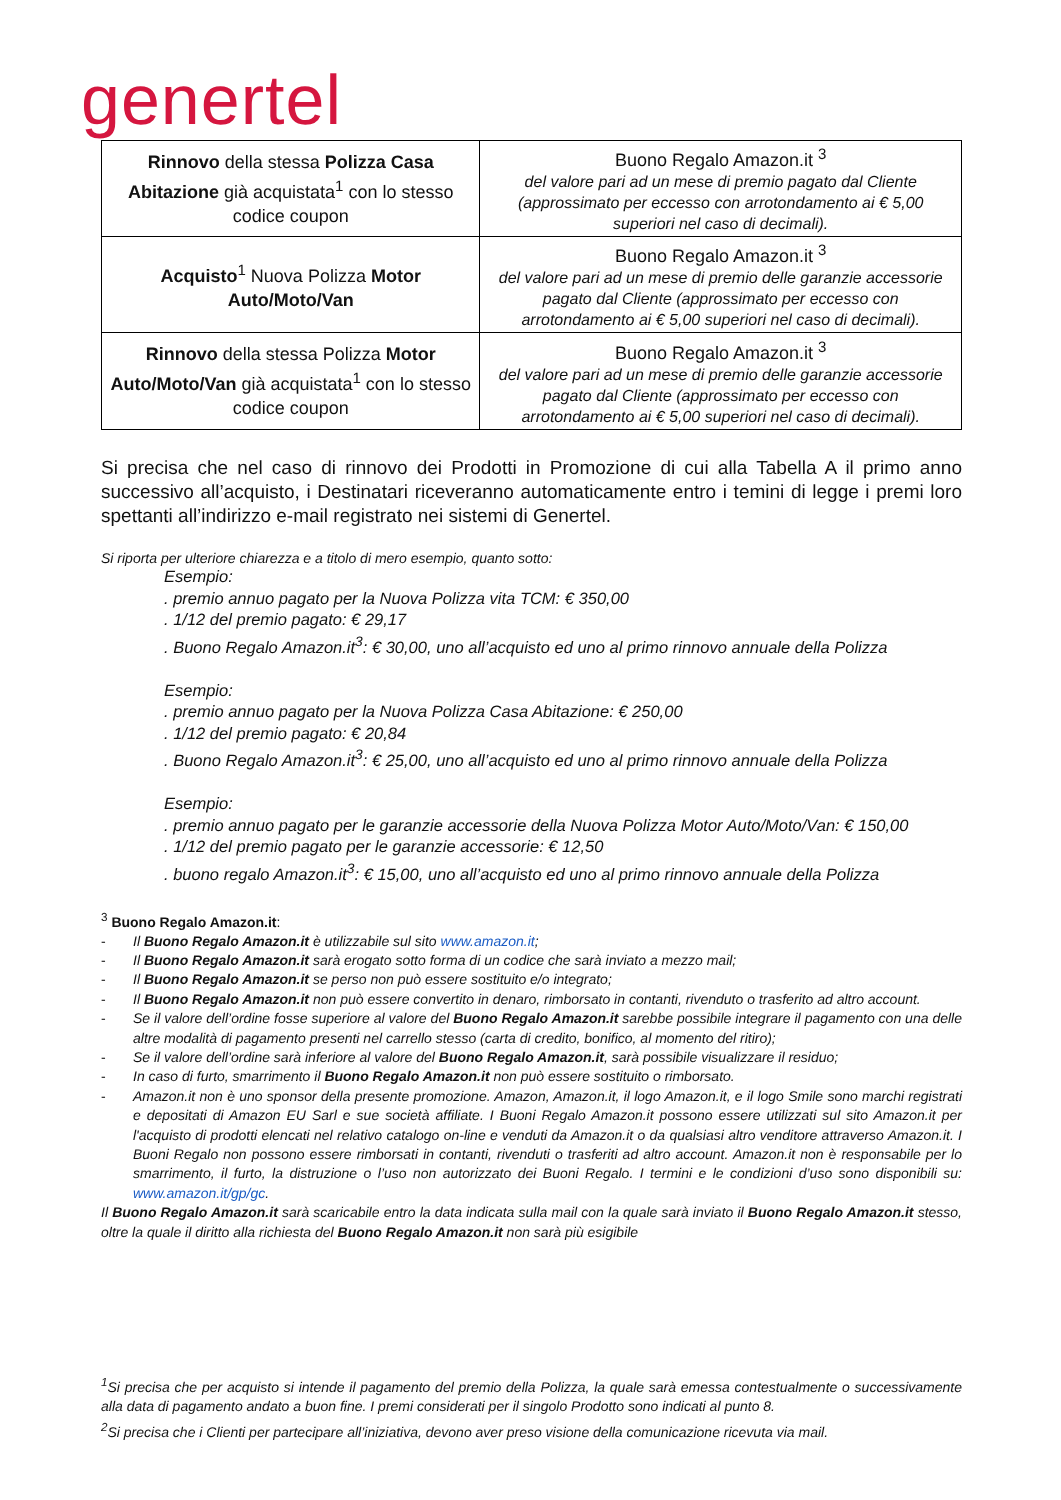genertel
| Rinnovo della stessa Polizza Casa Abitazione già acquistata<sup>1</sup> con lo stesso codice coupon | Buono Regalo Amazon.it <sup>3</sup> del valore pari ad un mese di premio pagato dal Cliente (approssimato per eccesso con arrotondamento ai € 5,00 superiori nel caso di decimali). |
| Acquisto<sup>1</sup> Nuova Polizza Motor Auto/Moto/Van | Buono Regalo Amazon.it <sup>3</sup> del valore pari ad un mese di premio delle garanzie accessorie pagato dal Cliente (approssimato per eccesso con arrotondamento ai € 5,00 superiori nel caso di decimali). |
| Rinnovo della stessa Polizza Motor Auto/Moto/Van già acquistata<sup>1</sup> con lo stesso codice coupon | Buono Regalo Amazon.it <sup>3</sup> del valore pari ad un mese di premio delle garanzie accessorie pagato dal Cliente (approssimato per eccesso con arrotondamento ai € 5,00 superiori nel caso di decimali). |
Si precisa che nel caso di rinnovo dei Prodotti in Promozione di cui alla Tabella A il primo anno successivo all’acquisto, i Destinatari riceveranno automaticamente entro i temini di legge i premi loro spettanti all’indirizzo e-mail registrato nei sistemi di Genertel.
Si riporta per ulteriore chiarezza e a titolo di mero esempio, quanto sotto:
Esempio:
. premio annuo pagato per la Nuova Polizza vita TCM: € 350,00
. 1/12 del premio pagato: € 29,17
. Buono Regalo Amazon.it<sup>3</sup>: € 30,00, uno all’acquisto ed uno al primo rinnovo annuale della Polizza
Esempio:
. premio annuo pagato per la Nuova Polizza Casa Abitazione: € 250,00
. 1/12 del premio pagato: € 20,84
. Buono Regalo Amazon.it<sup>3</sup>: € 25,00, uno all’acquisto ed uno al primo rinnovo annuale della Polizza
Esempio:
. premio annuo pagato per le garanzie accessorie della Nuova Polizza Motor Auto/Moto/Van: € 150,00
. 1/12 del premio pagato per le garanzie accessorie: € 12,50
. buono regalo Amazon.it<sup>3</sup>: € 15,00, uno all’acquisto ed uno al primo rinnovo annuale della Polizza
<sup>3</sup> Buono Regalo Amazon.it:
- Il Buono Regalo Amazon.it è utilizzabile sul sito www.amazon.it;
- Il Buono Regalo Amazon.it sarà erogato sotto forma di un codice che sarà inviato a mezzo mail;
- Il Buono Regalo Amazon.it se perso non può essere sostituito e/o integrato;
- Il Buono Regalo Amazon.it non può essere convertito in denaro, rimborsato in contanti, rivenduto o trasferito ad altro account.
- Se il valore dell’ordine fosse superiore al valore del Buono Regalo Amazon.it sarebbe possibile integrare il pagamento con una delle altre modalità di pagamento presenti nel carrello stesso (carta di credito, bonifico, al momento del ritiro);
- Se il valore dell’ordine sarà inferiore al valore del Buono Regalo Amazon.it, sarà possibile visualizzare il residuo;
- In caso di furto, smarrimento il Buono Regalo Amazon.it non può essere sostituito o rimborsato.
- Amazon.it non è uno sponsor della presente promozione. Amazon, Amazon.it, il logo Amazon.it, e il logo Smile sono marchi registrati e depositati di Amazon EU Sarl e sue società affiliate. I Buoni Regalo Amazon.it possono essere utilizzati sul sito Amazon.it per l'acquisto di prodotti elencati nel relativo catalogo on-line e venduti da Amazon.it o da qualsiasi altro venditore attraverso Amazon.it. I Buoni Regalo non possono essere rimborsati in contanti, rivenduti o trasferiti ad altro account. Amazon.it non è responsabile per lo smarrimento, il furto, la distruzione o l’uso non autorizzato dei Buoni Regalo. I termini e le condizioni d’uso sono disponibili su: www.amazon.it/gp/gc.
Il Buono Regalo Amazon.it sarà scaricabile entro la data indicata sulla mail con la quale sarà inviato il Buono Regalo Amazon.it stesso, oltre la quale il diritto alla richiesta del Buono Regalo Amazon.it non sarà più esigibile
<sup>1</sup> Si precisa che per acquisto si intende il pagamento del premio della Polizza, la quale sarà emessa contestualmente o successivamente alla data di pagamento andato a buon fine. I premi considerati per il singolo Prodotto sono indicati al punto 8.
<sup>2</sup> Si precisa che i Clienti per partecipare all’iniziativa, devono aver preso visione della comunicazione ricevuta via mail.